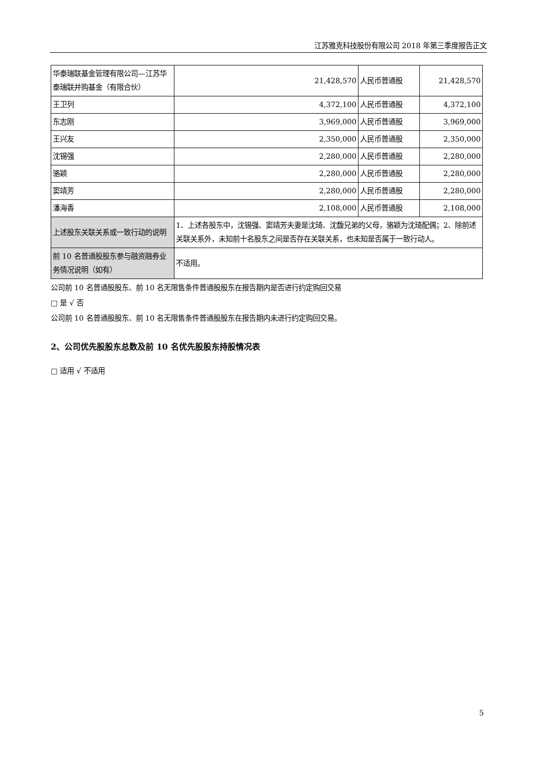江苏雅克科技股份有限公司 2018 年第三季度报告正文
| 华泰瑞联基金管理有限公司—江苏华泰瑞联并购基金（有限合伙） | 21,428,570 | 人民币普通股 | 21,428,570 |
| 王卫列 | 4,372,100 | 人民币普通股 | 4,372,100 |
| 东志刚 | 3,969,000 | 人民币普通股 | 3,969,000 |
| 王兴友 | 2,350,000 | 人民币普通股 | 2,350,000 |
| 沈锡强 | 2,280,000 | 人民币普通股 | 2,280,000 |
| 骆颖 | 2,280,000 | 人民币普通股 | 2,280,000 |
| 窦靖芳 | 2,280,000 | 人民币普通股 | 2,280,000 |
| 潘海香 | 2,108,000 | 人民币普通股 | 2,108,000 |
| 上述股东关联关系或一致行动的说明 | 1、上述各股东中，沈锡强、窦靖芳夫妻是沈琦、沈馥兄弟的父母，骆颖为沈琦配偶；2、除前述关联关系外，未知前十名股东之间是否存在关联关系，也未知是否属于一致行动人。 | | |
| 前 10 名普通股股东参与融资融券业务情况说明（如有） | 不适用。 | | |
公司前 10 名普通股股东、前 10 名无限售条件普通股股东在报告期内是否进行约定购回交易
□ 是 √ 否
公司前 10 名普通股股东、前 10 名无限售条件普通股股东在报告期内未进行约定购回交易。
2、公司优先股股东总数及前 10 名优先股股东持股情况表
□ 适用 √ 不适用
5